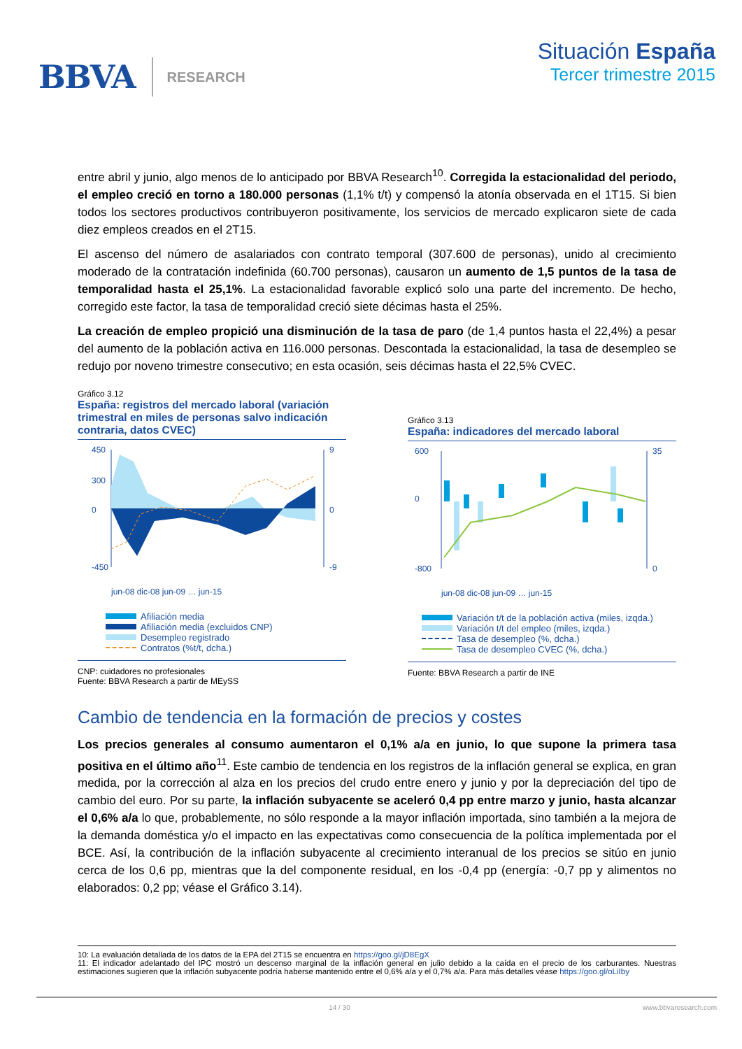BBVA RESEARCH
Situación España
Tercer trimestre 2015
entre abril y junio, algo menos de lo anticipado por BBVA Research<sup>10</sup>. Corregida la estacionalidad del periodo, el empleo creció en torno a 180.000 personas (1,1% t/t) y compensó la atonía observada en el 1T15. Si bien todos los sectores productivos contribuyeron positivamente, los servicios de mercado explicaron siete de cada diez empleos creados en el 2T15.
El ascenso del número de asalariados con contrato temporal (307.600 de personas), unido al crecimiento moderado de la contratación indefinida (60.700 personas), causaron un aumento de 1,5 puntos de la tasa de temporalidad hasta el 25,1%. La estacionalidad favorable explicó solo una parte del incremento. De hecho, corregido este factor, la tasa de temporalidad creció siete décimas hasta el 25%.
La creación de empleo propició una disminución de la tasa de paro (de 1,4 puntos hasta el 22,4%) a pesar del aumento de la población activa en 116.000 personas. Descontada la estacionalidad, la tasa de desempleo se redujo por noveno trimestre consecutivo; en esta ocasión, seis décimas hasta el 22,5% CVEC.
Gráfico 3.12
España: registros del mercado laboral (variación trimestral en miles de personas salvo indicación contraria, datos CVEC)
450
300
0
-450
9
0
-9
jun-08 dic-08 jun-09 … jun-15
Afiliación media
Afiliación media (excluidos CNP)
Desempleo registrado
Contratos (%t/t, dcha.)
CNP: cuidadores no profesionales
Fuente: BBVA Research a partir de MEySS
Gráfico 3.13
España: indicadores del mercado laboral
600
0
-800
35
0
jun-08 dic-08 jun-09 … jun-15
Variación t/t de la población activa (miles, izqda.)
Variación t/t del empleo (miles, izqda.)
Tasa de desempleo (%, dcha.)
Tasa de desempleo CVEC (%, dcha.)
Fuente: BBVA Research a partir de INE
Cambio de tendencia en la formación de precios y costes
Los precios generales al consumo aumentaron el 0,1% a/a en junio, lo que supone la primera tasa positiva en el último año<sup>11</sup>. Este cambio de tendencia en los registros de la inflación general se explica, en gran medida, por la corrección al alza en los precios del crudo entre enero y junio y por la depreciación del tipo de cambio del euro. Por su parte, la inflación subyacente se aceleró 0,4 pp entre marzo y junio, hasta alcanzar el 0,6% a/a lo que, probablemente, no sólo responde a la mayor inflación importada, sino también a la mejora de la demanda doméstica y/o el impacto en las expectativas como consecuencia de la política implementada por el BCE. Así, la contribución de la inflación subyacente al crecimiento interanual de los precios se sitúo en junio cerca de los 0,6 pp, mientras que la del componente residual, en los -0,4 pp (energía: -0,7 pp y alimentos no elaborados: 0,2 pp; véase el Gráfico 3.14).
10: La evaluación detallada de los datos de la EPA del 2T15 se encuentra en https://goo.gl/jD8EgX
11: El indicador adelantado del IPC mostró un descenso marginal de la inflación general en julio debido a la caída en el precio de los carburantes. Nuestras estimaciones sugieren que la inflación subyacente podría haberse mantenido entre el 0,6% a/a y el 0,7% a/a. Para más detalles véase https://goo.gl/oLiIby
14 / 30 www.bbvaresearch.com